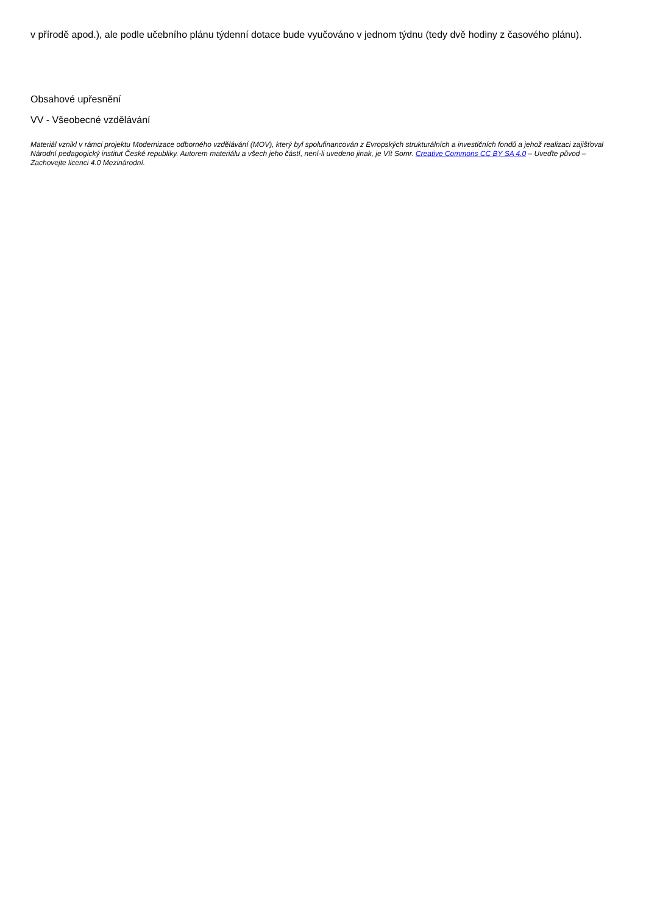v přírodě apod.), ale podle učebního plánu týdenní dotace bude vyučováno v jednom týdnu (tedy dvě hodiny z časového plánu).
Obsahové upřesnění
VV - Všeobecné vzdělávání
Materiál vznikl v rámci projektu Modernizace odborného vzdělávání (MOV), který byl spolufinancován z Evropských strukturálních a investičních fondů a jehož realizaci zajišťoval Národní pedagogický institut České republiky. Autorem materiálu a všech jeho částí, není-li uvedeno jinak, je Vít Somr. Creative Commons CC BY SA 4.0 – Uveďte původ – Zachovejte licenci 4.0 Mezinárodní.